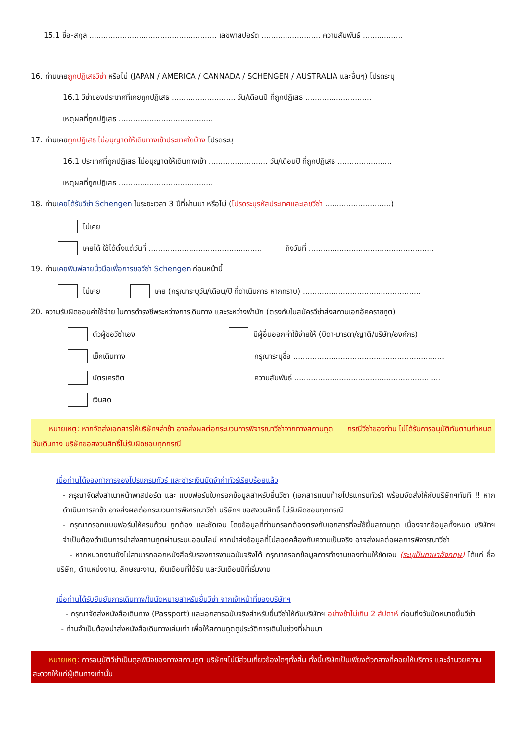15.1 ชื่อ-สกุล ...................................................... เลขพาสปอร์ต ......................... ความสัมพันธ์ .................
16. ท่านเคยถูกปฏิเสธวีซ่า หรือไม่ (JAPAN / AMERICA / CANNADA / SCHENGEN / AUSTRALIA และอื่นๆ) โปรดระบุ
16.1 วีซ่าของประเทศที่เคยถูกปฏิเสธ ........................... วัน/เดือนปี ที่ถูกปฏิเสธ ............................
เหตุผลที่ถูกปฏิเสธ ........................................
17. ท่านเคยถูกปฏิเสธ ไม่อนุญาตให้เดินทางเข้าประเทศใดบ้าง โปรดระบุ
16.1 ประเทศที่ถูกปฏิเสธ ไม่อนุญาตให้เดินทางเข้า ......................... วัน/เดือนปี ที่ถูกปฏิเสธ .......................
เหตุผลที่ถูกปฏิเสธ ........................................
18. ท่านเคยได้รับวีซ่า Schengen ในระยะเวลา 3 ปีที่ผ่านมา หรือไม่ (โปรดระบุรหัสประเทศและเลขวีซ่า ............................)
ไม่เคย
เคยได้ ใช้ได้ตั้งแต่วันที่ ................................................ ถึงวันที่ .....................................................
19. ท่านเคยพิมพ์ลายนิ้วมือเพื่อการขอวีซ่า Schengen ก่อนหน้านี้
ไม่เคย เคย (กรุณาระบุวัน/เดือน/ปี ที่ดำเนินการ หากทราบ) ..................................................
20. ความรับผิดชอบค่าใช้จ่าย ในการดำรงชีพระหว่างการเดินทาง และระหว่างพำนัก (ตรงกับใบสมัครวีซ่าส่งสถานเอกอัคคราชทูต)
ตัวผู้ขอวีซ่าเอง
เช็คเดินทาง
บัตรเครดิต
เงินสด
มีผู้อื่นออกค่าใช้จ่ายให้ (บิดา-มารดา/ญาติ/บริษัท/องค์กร)
กรุณาระบุชื่อ ................................................................
ความสัมพันธ์ ..............................................................
หมายเหตุ: หากจัดส่งเอกสารให้บริษัทฯล่าช้า อาจส่งผลต่อกระบวนการพิจารณาวีซ่าจากทางสถานทูต กรณีวีซ่าของท่าน ไม่ได้รับการอนุมัติทันตามกำหนดวันเดินทาง บริษัทขอสงวนสิทธิ์ไม่รับผิดชอบทุกกรณี
เมื่อท่านได้จองทำการจองโปรแกรมทัวร์ และชำระเงินมัดจำค่าทัวร์เรียบร้อยแล้ว
- กรุณาจัดส่งสำเนาหน้าพาสปอร์ต และ แบบฟอร์มใบกรอกข้อมูลสำหรับยื่นวีซ่า (เอกสารแนบท้ายโปรแกรมทัวร์) พร้อมจัดส่งให้กับบริษัทฯทันที !! หากดำเนินการล่าช้า อาจส่งผลต่อกระบวนการพิจารณาวีซ่า บริษัทฯ ขอสงวนสิทธิ์ ไม่รับผิดชอบทุกกรณี
- กรุณากรอกแบบฟอร์มให้ครบถ้วน ถูกต้อง และชัดเจน โดยข้อมูลที่ท่านกรอกต้องตรงกับเอกสารที่จะใช้ยื่นสถานทูต เนื่องจากข้อมูลทั้งหมด บริษัทฯจำเป็นต้องดำเนินการนำส่งสถานทูตผ่านระบบออนไลน์ หากนำส่งข้อมูลที่ไม่สอดคล้องกับความเป็นจริง อาจส่งผลต่อผลการพิจารณาวีซ่า
- หากหน่วยงานยังไม่สามารถออกหนังสือรับรองการงานฉบับจริงได้ กรุณากรอกข้อมูลการทำงานของท่านให้ชัดเจน (ระบุเป็นภาษาอังกฤษ) ได้แก่ ชื่อบริษัท, ตำแหน่งงาน, ลักษณะงาน, เงินเดือนที่ได้รับ และวันเดือนปีที่เริ่มงาน
เมื่อท่านได้รับยืนยันการเดินทาง/ใบนัดหมายสำหรับยื่นวีซ่า จากเจ้าหน้าที่ของบริษัทฯ
- กรุณาจัดส่งหนังสือเดินทาง (Passport) และเอกสารฉบับจริงสำหรับยื่นวีซ่าให้กับบริษัทฯ อย่างช้าไม่เกิน 2 สัปดาห์ ก่อนถึงวันนัดหมายยื่นวีซ่า
- ท่านจำเป็นต้องนำส่งหนังสือเดินทางเล่มเก่า เพื่อให้สถานทูตดูประวัติการเดินในช่วงที่ผ่านมา
หมายเหตุ: การอนุมัติวีซ่าเป็นดุลพินิจของทางสถานทูต บริษัทฯไม่มีส่วนเกี่ยวข้องใดๆทั้งสิ้น ทั้งนี้บริษัทเป็นเพียงตัวกลางที่คอยให้บริการ และอำนวยความสะดวกให้แก่ผู้เดินทางเท่านั้น